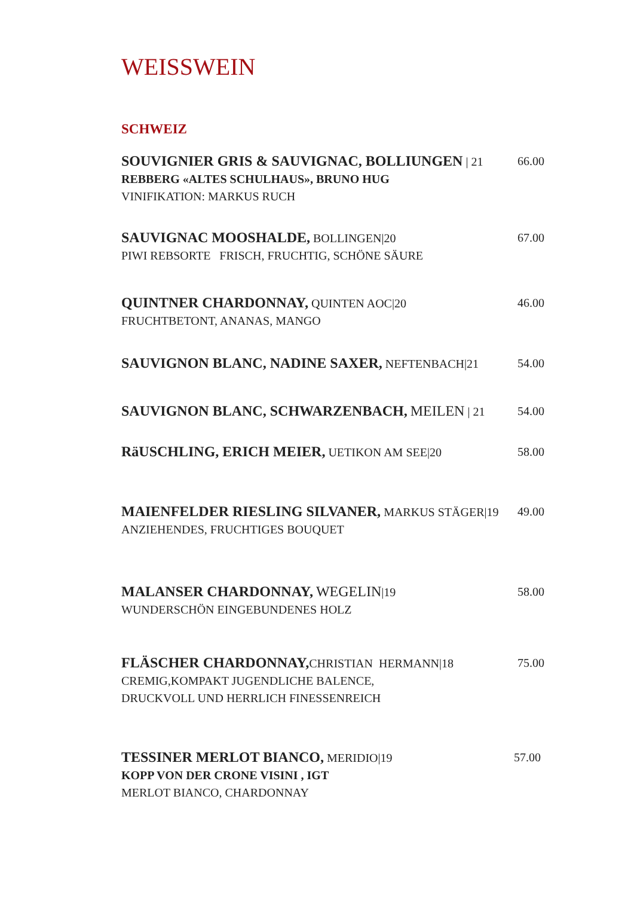WEISSWEIN
SCHWEIZ
SOUVIGNIER GRIS & SAUVIGNAC, BOLLIUNGEN | 21
REBBERG «ALTES SCHULHAUS», BRUNO HUG
VINIFIKATION: MARKUS RUCH
66.00
SAUVIGNAC MOOSHALDE, BOLLINGEN|20
PIWI REBSORTE FRISCH, FRUCHTIG, SCHÖNE SÄURE
67.00
QUINTNER CHARDONNAY, QUINTEN AOC|20
FRUCHTBETONT, ANANAS, MANGO
46.00
SAUVIGNON BLANC, NADINE SAXER, NEFTENBACH|21
54.00
SAUVIGNON BLANC, SCHWARZENBACH, MEILEN | 21
54.00
RäUSCHLING, ERICH MEIER, UETIKON AM SEE|20
58.00
MAIENFELDER RIESLING SILVANER, MARKUS STÄGER|19
ANZIEHENDES, FRUCHTIGES BOUQUET
49.00
MALANSER CHARDONNAY, WEGELIN|19
WUNDERSCHÖN EINGEBUNDENES HOLZ
58.00
FLÄSCHER CHARDONNAY, CHRISTIAN HERMANN|18
CREMIG,KOMPAKT JUGENDLICHE BALENCE,
DRUCKVOLL UND HERRLICH FINESSENREICH
75.00
TESSINER MERLOT BIANCO, MERIDIO|19
KOPP VON DER CRONE VISINI , IGT
MERLOT BIANCO, CHARDONNAY
57.00